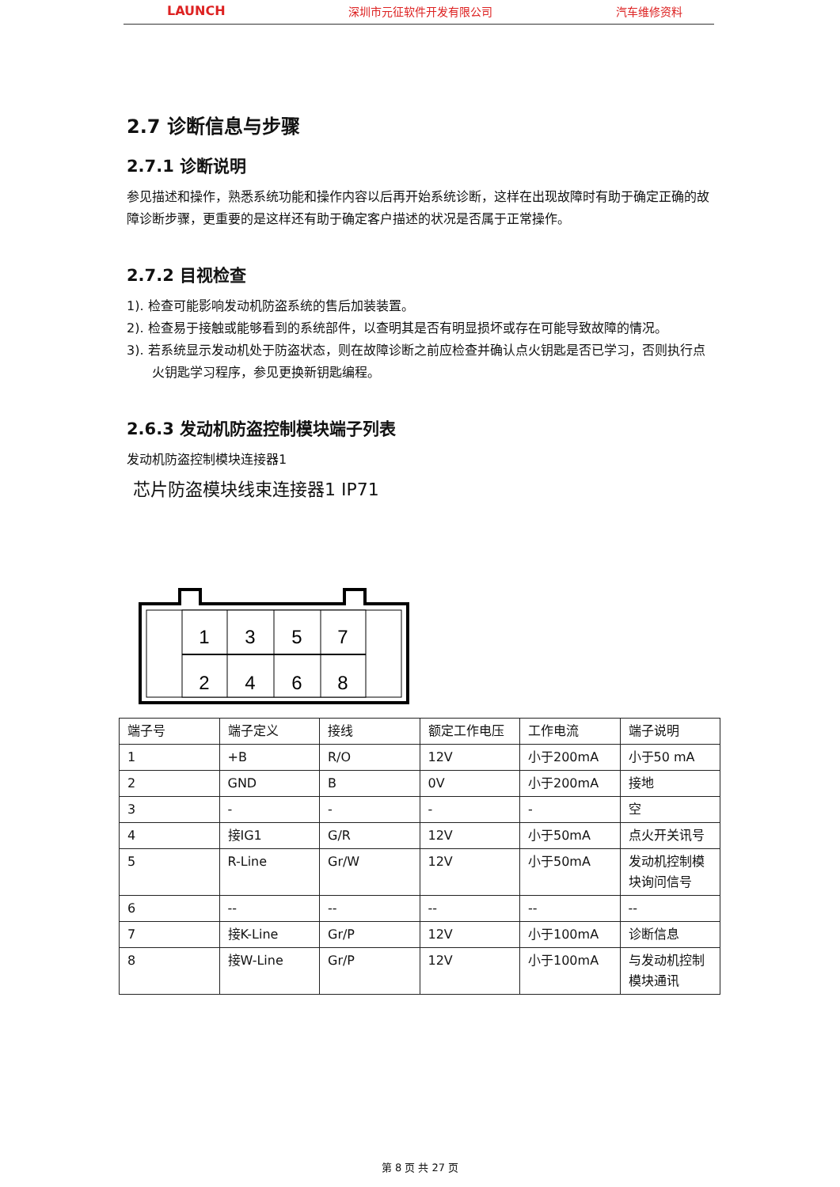LAUNCH 深圳市元征软件开发有限公司 汽车维修资料
2.7 诊断信息与步骤
2.7.1 诊断说明
参见描述和操作，熟悉系统功能和操作内容以后再开始系统诊断，这样在出现故障时有助于确定正确的故障诊断步骤，更重要的是这样还有助于确定客户描述的状况是否属于正常操作。
2.7.2 目视检查
1). 检查可能影响发动机防盗系统的售后加装装置。
2). 检查易于接触或能够看到的系统部件，以查明其是否有明显损坏或存在可能导致故障的情况。
3). 若系统显示发动机处于防盗状态，则在故障诊断之前应检查并确认点火钥匙是否已学习，否则执行点火钥匙学习程序，参见更换新钥匙编程。
2.6.3 发动机防盗控制模块端子列表
发动机防盗控制模块连接器1
芯片防盗模块线束连接器1 IP71
1
3
5
7
2
4
6
8
| 端子号 | 端子定义 | 接线 | 额定工作电压 | 工作电流 | 端子说明 |
| 1 | +B | R/O | 12V | 小于200mA | 小于50 mA |
| 2 | GND | B | 0V | 小于200mA | 接地 |
| 3 | - | - | - | - | 空 |
| 4 | 接IG1 | G/R | 12V | 小于50mA | 点火开关讯号 |
| 5 | R-Line | Gr/W | 12V | 小于50mA | 发动机控制模块询问信号 |
| 6 | -- | -- | -- | -- | -- |
| 7 | 接K-Line | Gr/P | 12V | 小于100mA | 诊断信息 |
| 8 | 接W-Line | Gr/P | 12V | 小于100mA | 与发动机控制模块通讯 |
第 8 页 共 27 页